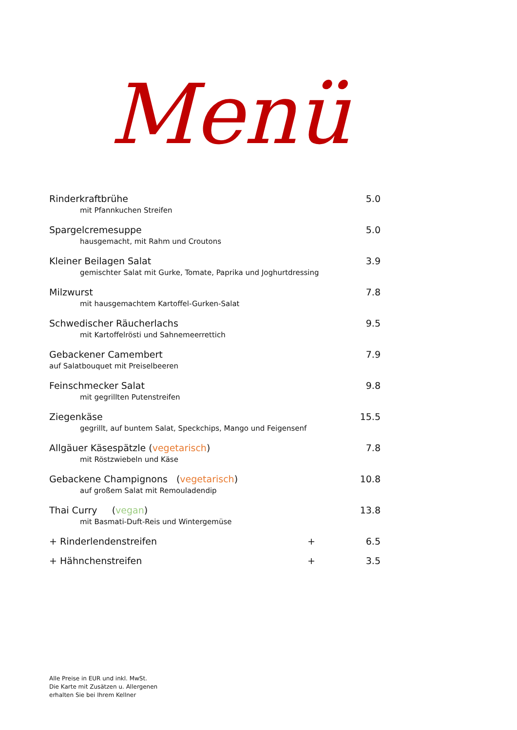Menü
Rinderkraftbrühe 5.0
mit Pfannkuchen Streifen
Spargelcremesuppe 5.0
hausgemacht, mit Rahm und Croutons
Kleiner Beilagen Salat 3.9
gemischter Salat mit Gurke, Tomate, Paprika und Joghurtdressing
Milzwurst 7.8
mit hausgemachtem Kartoffel-Gurken-Salat
Schwedischer Räucherlachs 9.5
mit Kartoffelrösti und Sahnemeerrettich
Gebackener Camembert 7.9
auf Salatbouquet mit Preiselbeeren
Feinschmecker Salat 9.8
mit gegrillten Putenstreifen
Ziegenkäse 15.5
gegrillt, auf buntem Salat, Speckchips, Mango und Feigensenf
Allgäuer Käsespätzle (vegetarisch) 7.8
mit Röstzwiebeln und Käse
Gebackene Champignons (vegetarisch) 10.8
auf großem Salat mit Remouladendip
Thai Curry (vegan) 13.8
mit Basmati-Duft-Reis und Wintergemüse
+ Rinderlendenstreifen + 6.5
+ Hähnchenstreifen + 3.5
Alle Preise in EUR und inkl. MwSt.
Die Karte mit Zusätzen u. Allergenen
erhalten Sie bei Ihrem Kellner